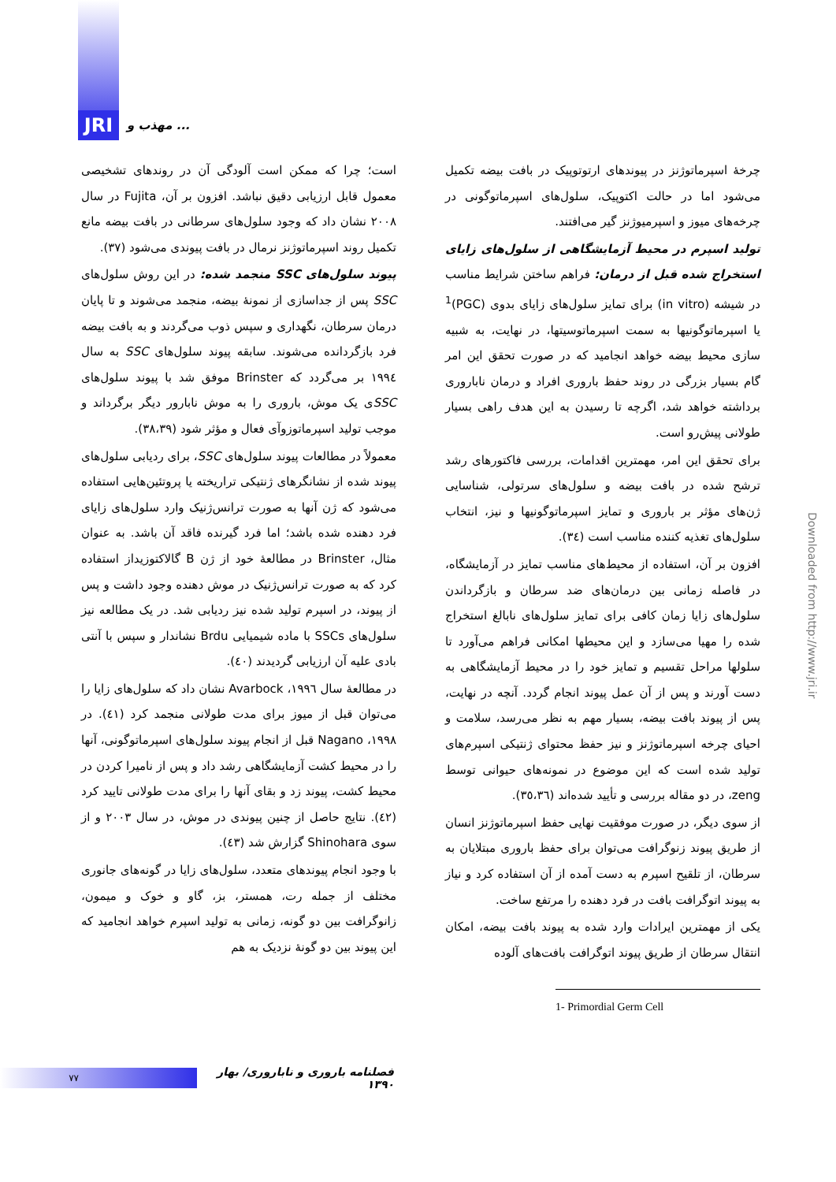JRI
مهذب و ...
چرخهٔ اسپرماتوژنز در پیوندهای ارتوتوپیک در بافت بیضه تکمیل می‌شود اما در حالت اکتوپیک، سلول‌های اسپرماتوگونی در چرخه‌های میوز و اسپرمیوژنز گیر می‌افتند.
تولید اسپرم در محیط آزمایشگاهی از سلول‌های زایای استخراج شده قبل از درمان: فراهم ساختن شرایط مناسب در شیشه (in vitro) برای تمایز سلول‌های زایای بدوی (PGC)<sup>1</sup> یا اسپرماتوگونیها به سمت اسپرماتوسیتها، در نهایت، به شبیه سازی محیط بیضه خواهد انجامید که در صورت تحقق این امر گام بسیار بزرگی در روند حفظ باروری افراد و درمان ناباروری برداشته خواهد شد، اگرچه تا رسیدن به این هدف راهی بسیار طولانی پیش‌رو است.
برای تحقق این امر، مهمترین اقدامات، بررسی فاکتورهای رشد ترشح شده در بافت بیضه و سلول‌های سرتولی، شناسایی ژن‌های مؤثر بر باروری و تمایز اسپرماتوگونیها و نیز، انتخاب سلول‌های تغذیه کننده مناسب است (٣٤).
افزون بر آن، استفاده از محیط‌های مناسب تمایز در آزمایشگاه، در فاصله زمانی بین درمان‌های ضد سرطان و بازگرداندن سلول‌های زایا زمان کافی برای تمایز سلول‌های نابالغ استخراج شده را مهیا می‌سازد و این محیطها امکانی فراهم می‌آورد تا سلولها مراحل تقسیم و تمایز خود را در محیط آزمایشگاهی به دست آورند و پس از آن عمل پیوند انجام گردد. آنچه در نهایت، پس از پیوند بافت بیضه، بسیار مهم به نظر می‌رسد، سلامت و احیای چرخه اسپرماتوژنز و نیز حفظ محتوای ژنتیکی اسپرم‌های تولید شده است که این موضوع در نمونه‌های حیوانی توسط zeng، در دو مقاله بررسی و تأیید شده‌اند (٣٥،٣٦).
از سوی دیگر، در صورت موفقیت نهایی حفظ اسپرماتوژنز انسان از طریق پیوند زنوگرافت می‌توان برای حفظ باروری مبتلایان به سرطان، از تلقیح اسپرم به دست آمده از آن استفاده کرد و نیاز به پیوند اتوگرافت بافت در فرد دهنده را مرتفع ساخت.
یکی از مهمترین ایرادات وارد شده به پیوند بافت بیضه، امکان انتقال سرطان از طریق پیوند اتوگرافت بافت‌های آلوده
1- Primordial Germ Cell
است؛ چرا که ممکن است آلودگی آن در روندهای تشخیصی معمول قابل ارزیابی دقیق نباشد. افزون بر آن، Fujita در سال ٢٠٠٨ نشان داد که وجود سلول‌های سرطانی در بافت بیضه مانع تکمیل روند اسپرماتوژنز نرمال در بافت پیوندی می‌شود (٣٧).
پیوند سلول‌های SSC منجمد شده: در این روش سلول‌های SSC پس از جداسازی از نمونهٔ بیضه، منجمد می‌شوند و تا پایان درمان سرطان، نگهداری و سپس ذوب می‌گردند و به بافت بیضه فرد بازگردانده می‌شوند. سابقه پیوند سلول‌های SSC به سال ١٩٩٤ بر می‌گردد که Brinster موفق شد با پیوند سلول‌های SSCی یک موش، باروری را به موش نابارور دیگر برگرداند و موجب تولید اسپرماتوزوآی فعال و مؤثر شود (٣٨،٣٩).
معمولاً در مطالعات پیوند سلول‌های SSC، برای ردیابی سلول‌های پیوند شده از نشانگرهای ژنتیکی تراریخته یا پروتئین‌هایی استفاده می‌شود که ژن آنها به صورت ترانس‌ژنیک وارد سلول‌های زایای فرد دهنده شده باشد؛ اما فرد گیرنده فاقد آن باشد. به عنوان مثال، Brinster در مطالعهٔ خود از ژن B گالاکتوزیداز استفاده کرد که به صورت ترانس‌ژنیک در موش دهنده وجود داشت و پس از پیوند، در اسپرم تولید شده نیز ردیابی شد. در یک مطالعه نیز سلول‌های SSCs با ماده شیمیایی Brdu نشاندار و سپس با آنتی بادی علیه آن ارزیابی گردیدند (٤٠).
در مطالعهٔ سال ١٩٩٦، Avarbock نشان داد که سلول‌های زایا را می‌توان قبل از میوز برای مدت طولانی منجمد کرد (٤١). در ١٩٩٨، Nagano قبل از انجام پیوند سلول‌های اسپرماتوگونی، آنها را در محیط کشت آزمایشگاهی رشد داد و پس از نامیرا کردن در محیط کشت، پیوند زد و بقای آنها را برای مدت طولانی تایید کرد (٤٢). نتایج حاصل از چنین پیوندی در موش، در سال ٢٠٠٣ و از سوی Shinohara گزارش شد (٤٣).
با وجود انجام پیوندهای متعدد، سلول‌های زایا در گونه‌های جانوری مختلف از جمله رت، همستر، بز، گاو و خوک و میمون، زانوگرافت بین دو گونه، زمانی به تولید اسپرم خواهد انجامید که این پیوند بین دو گونهٔ نزدیک به هم
Downloaded from http://www.jri.ir
٧٧
فصلنامه باروری و ناباروری/ بهار ١٣٩٠